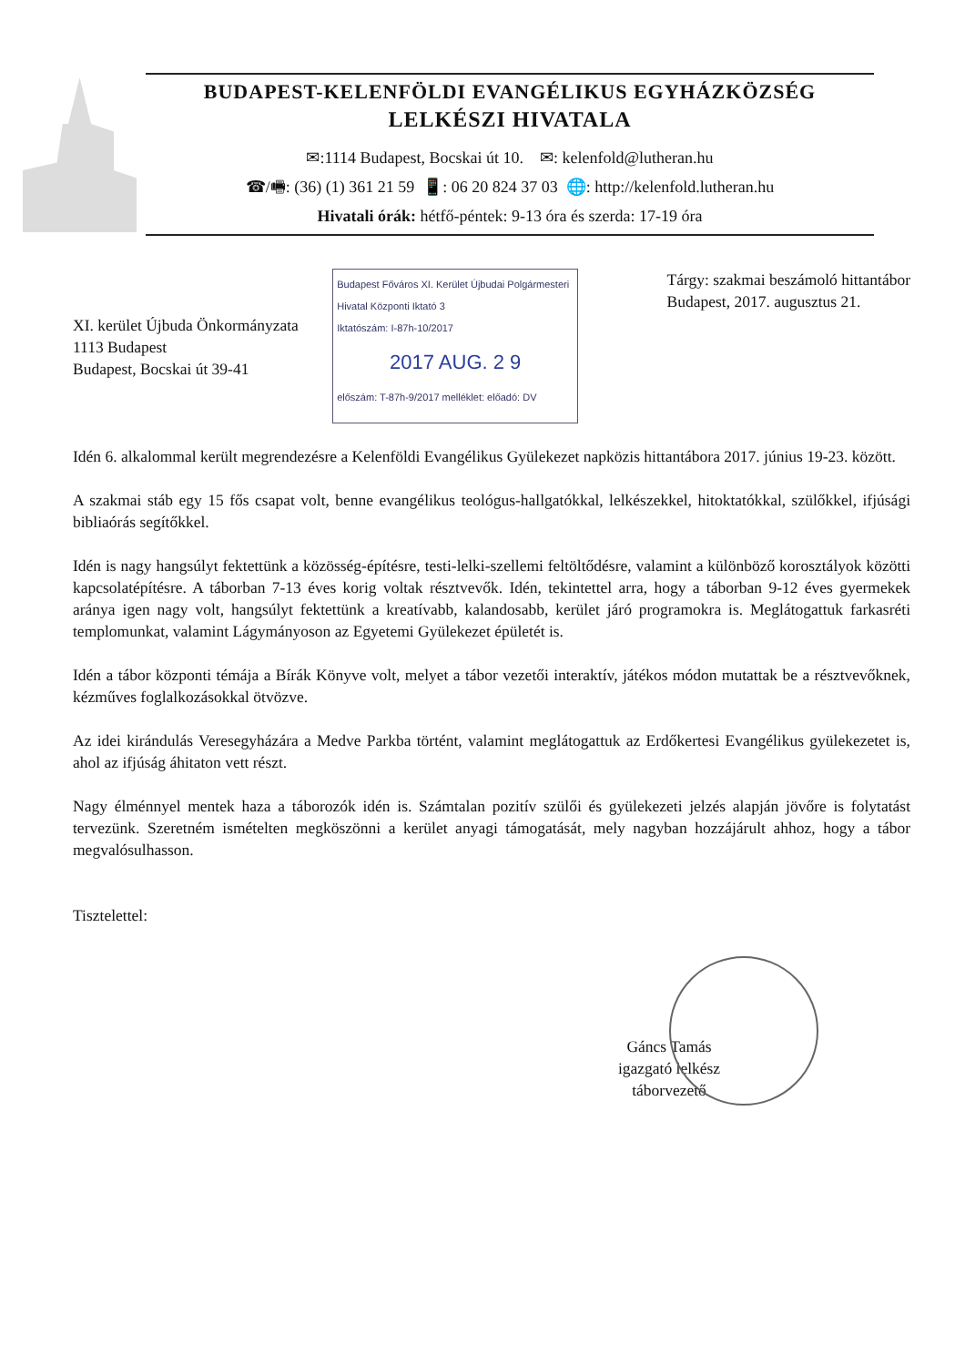BUDAPEST-KELENFÖLDI EVANGÉLIKUS EGYHÁZKÖZSÉG
LELKÉSZI HIVATALA
✉:1114 Budapest, Bocskai út 10. ✉: kelenfold@lutheran.hu
☎/🖷: (36) (1) 361 21 59 📱: 06 20 824 37 03 🌐: http://kelenfold.lutheran.hu
Hivatali órák: hétfő-péntek: 9-13 óra és szerda: 17-19 óra
XI. kerület Újbuda Önkormányzata
1113 Budapest
Budapest, Bocskai út 39-41
Budapest Főváros XI. Kerület Újbudai Polgármesteri Hivatal Központi Iktató 3
Iktatószám: I-87h-10/2017
2017 AUG. 2 9
előszám: T-87h-9/2017 melléklet: előadó: DV
Tárgy: szakmai beszámoló hittantábor
Budapest, 2017. augusztus 21.
Idén 6. alkalommal került megrendezésre a Kelenföldi Evangélikus Gyülekezet napközis hittantábora 2017. június 19-23. között.
A szakmai stáb egy 15 fős csapat volt, benne evangélikus teológus-hallgatókkal, lelkészekkel, hitoktatókkal, szülőkkel, ifjúsági bibliaórás segítőkkel.
Idén is nagy hangsúlyt fektettünk a közösség-építésre, testi-lelki-szellemi feltöltődésre, valamint a különböző korosztályok közötti kapcsolatépítésre. A táborban 7-13 éves korig voltak résztvevők. Idén, tekintettel arra, hogy a táborban 9-12 éves gyermekek aránya igen nagy volt, hangsúlyt fektettünk a kreatívabb, kalandosabb, kerület járó programokra is. Meglátogattuk farkasréti templomunkat, valamint Lágymányoson az Egyetemi Gyülekezet épületét is.
Idén a tábor központi témája a Bírák Könyve volt, melyet a tábor vezetői interaktív, játékos módon mutattak be a résztvevőknek, kézműves foglalkozásokkal ötvözve.
Az idei kirándulás Veresegyházára a Medve Parkba történt, valamint meglátogattuk az Erdőkertesi Evangélikus gyülekezetet is, ahol az ifjúság áhitaton vett részt.
Nagy élménnyel mentek haza a táborozók idén is. Számtalan pozitív szülői és gyülekezeti jelzés alapján jövőre is folytatást tervezünk. Szeretném ismételten megköszönni a kerület anyagi támogatását, mely nagyban hozzájárult ahhoz, hogy a tábor megvalósulhasson.
Tisztelettel:
Gáncs Tamás
igazgató lelkész
táborvezető